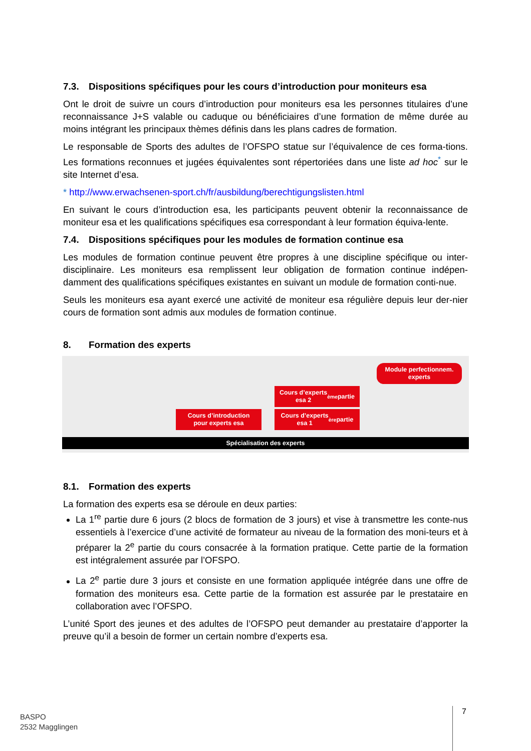7.3. Dispositions spécifiques pour les cours d’introduction pour moniteurs esa
Ont le droit de suivre un cours d’introduction pour moniteurs esa les personnes titulaires d’une reconnaissance J+S valable ou caduque ou bénéficiaires d’une formation de même durée au moins intégrant les principaux thèmes définis dans les plans cadres de formation.
Le responsable de Sports des adultes de l’OFSPO statue sur l’équivalence de ces forma-tions. Les formations reconnues et jugées équivalentes sont répertoriées dans une liste ad hoc<sup>*</sup> sur le site Internet d’esa.
* http://www.erwachsenen-sport.ch/fr/ausbildung/berechtigungslisten.html
En suivant le cours d’introduction esa, les participants peuvent obtenir la reconnaissance de moniteur esa et les qualifications spécifiques esa correspondant à leur formation équiva-lente.
7.4. Dispositions spécifiques pour les modules de formation continue esa
Les modules de formation continue peuvent être propres à une discipline spécifique ou inter-disciplinaire. Les moniteurs esa remplissent leur obligation de formation continue indépen-damment des qualifications spécifiques existantes en suivant un module de formation conti-nue.
Seuls les moniteurs esa ayant exercé une activité de moniteur esa régulière depuis leur der-nier cours de formation sont admis aux modules de formation continue.
8. Formation des experts
Module perfectionnem.
experts
Cours d’experts
esa 2<sup>ème</sup> partie
Cours d’introduction
pour experts esa
Cours d’experts
esa 1<sup>ère</sup> partie
Spécialisation des experts
8.1. Formation des experts
La formation des experts esa se déroule en deux parties:
La 1<sup>re</sup> partie dure 6 jours (2 blocs de formation de 3 jours) et vise à transmettre les conte-nus essentiels à l’exercice d’une activité de formateur au niveau de la formation des moni-teurs et à préparer la 2<sup>e</sup> partie du cours consacrée à la formation pratique. Cette partie de la formation est intégralement assurée par l’OFSPO.
La 2<sup>e</sup> partie dure 3 jours et consiste en une formation appliquée intégrée dans une offre de formation des moniteurs esa. Cette partie de la formation est assurée par le prestataire en collaboration avec l’OFSPO.
L’unité Sport des jeunes et des adultes de l’OFSPO peut demander au prestataire d’apporter la preuve qu’il a besoin de former un certain nombre d’experts esa.
BASPO
2532 Magglingen
7